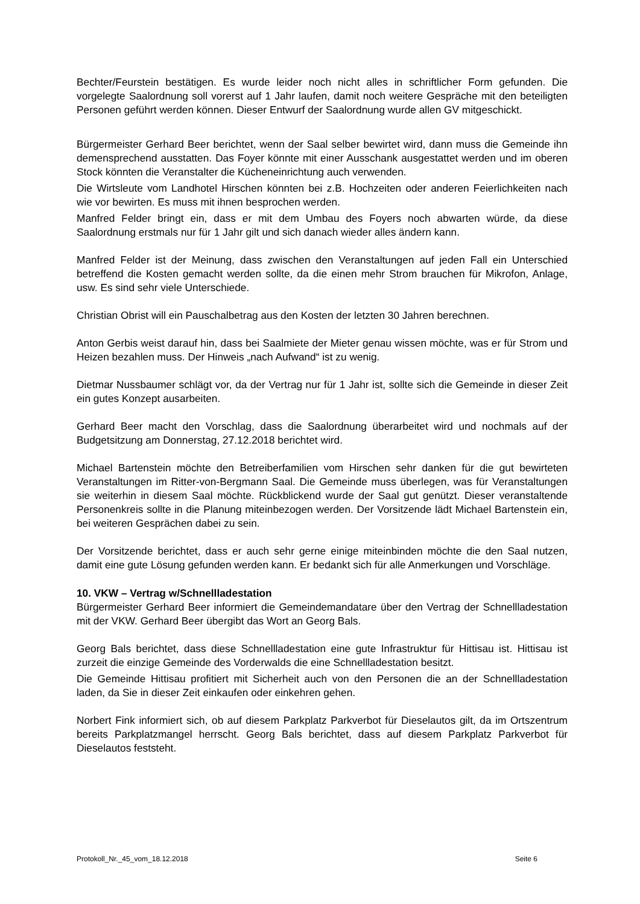Bechter/Feurstein bestätigen. Es wurde leider noch nicht alles in schriftlicher Form gefunden. Die vorgelegte Saalordnung soll vorerst auf 1 Jahr laufen, damit noch weitere Gespräche mit den beteiligten Personen geführt werden können. Dieser Entwurf der Saalordnung wurde allen GV mitgeschickt.
Bürgermeister Gerhard Beer berichtet, wenn der Saal selber bewirtet wird, dann muss die Gemeinde ihn demensprechend ausstatten. Das Foyer könnte mit einer Ausschank ausgestattet werden und im oberen Stock könnten die Veranstalter die Kücheneinrichtung auch verwenden.
Die Wirtsleute vom Landhotel Hirschen könnten bei z.B. Hochzeiten oder anderen Feierlichkeiten nach wie vor bewirten. Es muss mit ihnen besprochen werden.
Manfred Felder bringt ein, dass er mit dem Umbau des Foyers noch abwarten würde, da diese Saalordnung erstmals nur für 1 Jahr gilt und sich danach wieder alles ändern kann.
Manfred Felder ist der Meinung, dass zwischen den Veranstaltungen auf jeden Fall ein Unterschied betreffend die Kosten gemacht werden sollte, da die einen mehr Strom brauchen für Mikrofon, Anlage, usw. Es sind sehr viele Unterschiede.
Christian Obrist will ein Pauschalbetrag aus den Kosten der letzten 30 Jahren berechnen.
Anton Gerbis weist darauf hin, dass bei Saalmiete der Mieter genau wissen möchte, was er für Strom und Heizen bezahlen muss. Der Hinweis „nach Aufwand“ ist zu wenig.
Dietmar Nussbaumer schlägt vor, da der Vertrag nur für 1 Jahr ist, sollte sich die Gemeinde in dieser Zeit ein gutes Konzept ausarbeiten.
Gerhard Beer macht den Vorschlag, dass die Saalordnung überarbeitet wird und nochmals auf der Budgetsitzung am Donnerstag, 27.12.2018 berichtet wird.
Michael Bartenstein möchte den Betreiberfamilien vom Hirschen sehr danken für die gut bewirteten Veranstaltungen im Ritter-von-Bergmann Saal. Die Gemeinde muss überlegen, was für Veranstaltungen sie weiterhin in diesem Saal möchte. Rückblickend wurde der Saal gut genützt. Dieser veranstaltende Personenkreis sollte in die Planung miteinbezogen werden. Der Vorsitzende lädt Michael Bartenstein ein, bei weiteren Gesprächen dabei zu sein.
Der Vorsitzende berichtet, dass er auch sehr gerne einige miteinbinden möchte die den Saal nutzen, damit eine gute Lösung gefunden werden kann. Er bedankt sich für alle Anmerkungen und Vorschläge.
10. VKW – Vertrag w/Schnellladestation
Bürgermeister Gerhard Beer informiert die Gemeindemandatare über den Vertrag der Schnellladestation mit der VKW. Gerhard Beer übergibt das Wort an Georg Bals.
Georg Bals berichtet, dass diese Schnellladestation eine gute Infrastruktur für Hittisau ist. Hittisau ist zurzeit die einzige Gemeinde des Vorderwalds die eine Schnellladestation besitzt.
Die Gemeinde Hittisau profitiert mit Sicherheit auch von den Personen die an der Schnellladestation laden, da Sie in dieser Zeit einkaufen oder einkehren gehen.
Norbert Fink informiert sich, ob auf diesem Parkplatz Parkverbot für Dieselautos gilt, da im Ortszentrum bereits Parkplatzmangel herrscht. Georg Bals berichtet, dass auf diesem Parkplatz Parkverbot für Dieselautos feststeht.
Protokoll_Nr._45_vom_18.12.2018 Seite 6